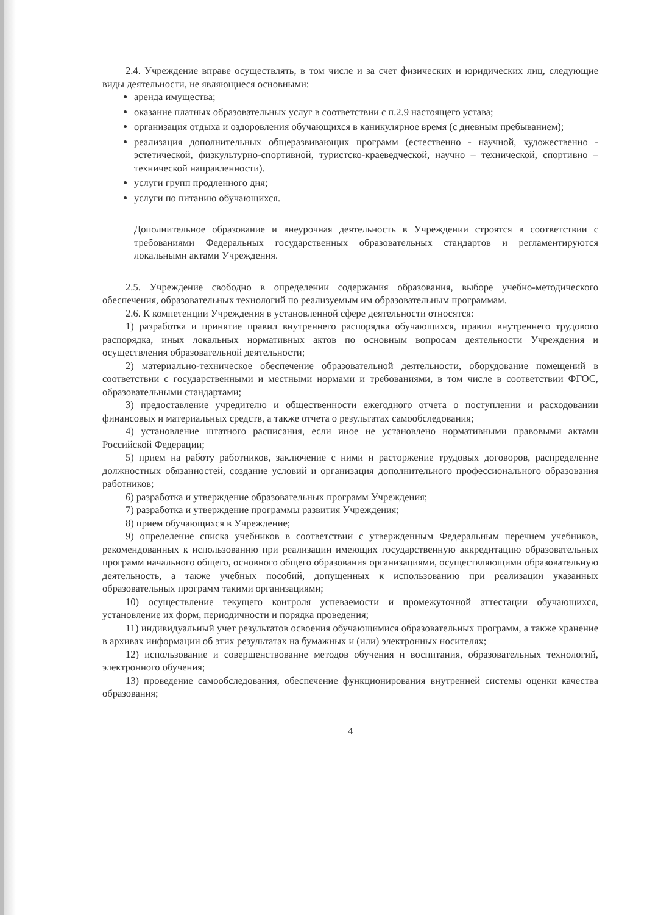2.4. Учреждение вправе осуществлять, в том числе и за счет физических и юридических лиц, следующие виды деятельности, не являющиеся основными:
аренда имущества;
оказание платных образовательных услуг в соответствии с п.2.9 настоящего устава;
организация отдыха и оздоровления обучающихся в каникулярное время (с дневным пребыванием);
реализация дополнительных общеразвивающих программ (естественно - научной, художественно - эстетической, физкультурно-спортивной, туристско-краеведческой, научно – технической, спортивно – технической направленности).
услуги групп продленного дня;
услуги по питанию обучающихся.
Дополнительное образование и внеурочная деятельность в Учреждении строятся в соответствии с требованиями Федеральных государственных образовательных стандартов и регламентируются локальными актами Учреждения.
2.5. Учреждение свободно в определении содержания образования, выборе учебно-методического обеспечения, образовательных технологий по реализуемым им образовательным программам.
2.6. К компетенции Учреждения в установленной сфере деятельности относятся:
1) разработка и принятие правил внутреннего распорядка обучающихся, правил внутреннего трудового распорядка, иных локальных нормативных актов по основным вопросам деятельности Учреждения и осуществления образовательной деятельности;
2) материально-техническое обеспечение образовательной деятельности, оборудование помещений в соответствии с государственными и местными нормами и требованиями, в том числе в соответствии ФГОС, образовательными стандартами;
3) предоставление учредителю и общественности ежегодного отчета о поступлении и расходовании финансовых и материальных средств, а также отчета о результатах самообследования;
4) установление штатного расписания, если иное не установлено нормативными правовыми актами Российской Федерации;
5) прием на работу работников, заключение с ними и расторжение трудовых договоров, распределение должностных обязанностей, создание условий и организация дополнительного профессионального образования работников;
6) разработка и утверждение образовательных программ Учреждения;
7) разработка и утверждение программы развития Учреждения;
8) прием обучающихся в Учреждение;
9) определение списка учебников в соответствии с утвержденным Федеральным перечнем учебников, рекомендованных к использованию при реализации имеющих государственную аккредитацию образовательных программ начального общего, основного общего образования организациями, осуществляющими образовательную деятельность, а также учебных пособий, допущенных к использованию при реализации указанных образовательных программ такими организациями;
10) осуществление текущего контроля успеваемости и промежуточной аттестации обучающихся, установление их форм, периодичности и порядка проведения;
11) индивидуальный учет результатов освоения обучающимися образовательных программ, а также хранение в архивах информации об этих результатах на бумажных и (или) электронных носителях;
12) использование и совершенствование методов обучения и воспитания, образовательных технологий, электронного обучения;
13) проведение самообследования, обеспечение функционирования внутренней системы оценки качества образования;
4